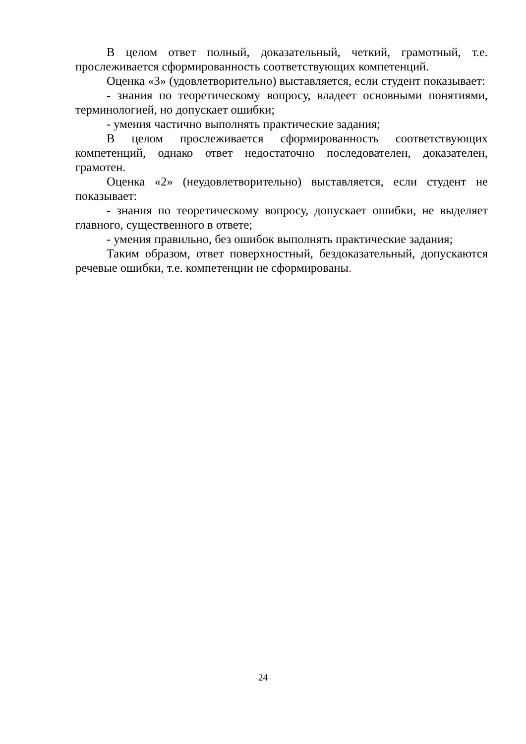В целом ответ полный, доказательный, четкий, грамотный, т.е. прослеживается сформированность соответствующих компетенций.
Оценка «3» (удовлетворительно) выставляется, если студент показывает:
- знания по теоретическому вопросу, владеет основными понятиями, терминологией, но допускает ошибки;
- умения частично выполнять практические задания;
В целом прослеживается сформированность соответствующих компетенций, однако ответ недостаточно последователен, доказателен, грамотен.
Оценка «2» (неудовлетворительно) выставляется, если студент не показывает:
- знания по теоретическому вопросу, допускает ошибки, не выделяет главного, существенного в ответе;
- умения правильно, без ошибок выполнять практические задания;
Таким образом, ответ поверхностный, бездоказательный, допускаются речевые ошибки, т.е. компетенции не сформированы.
24